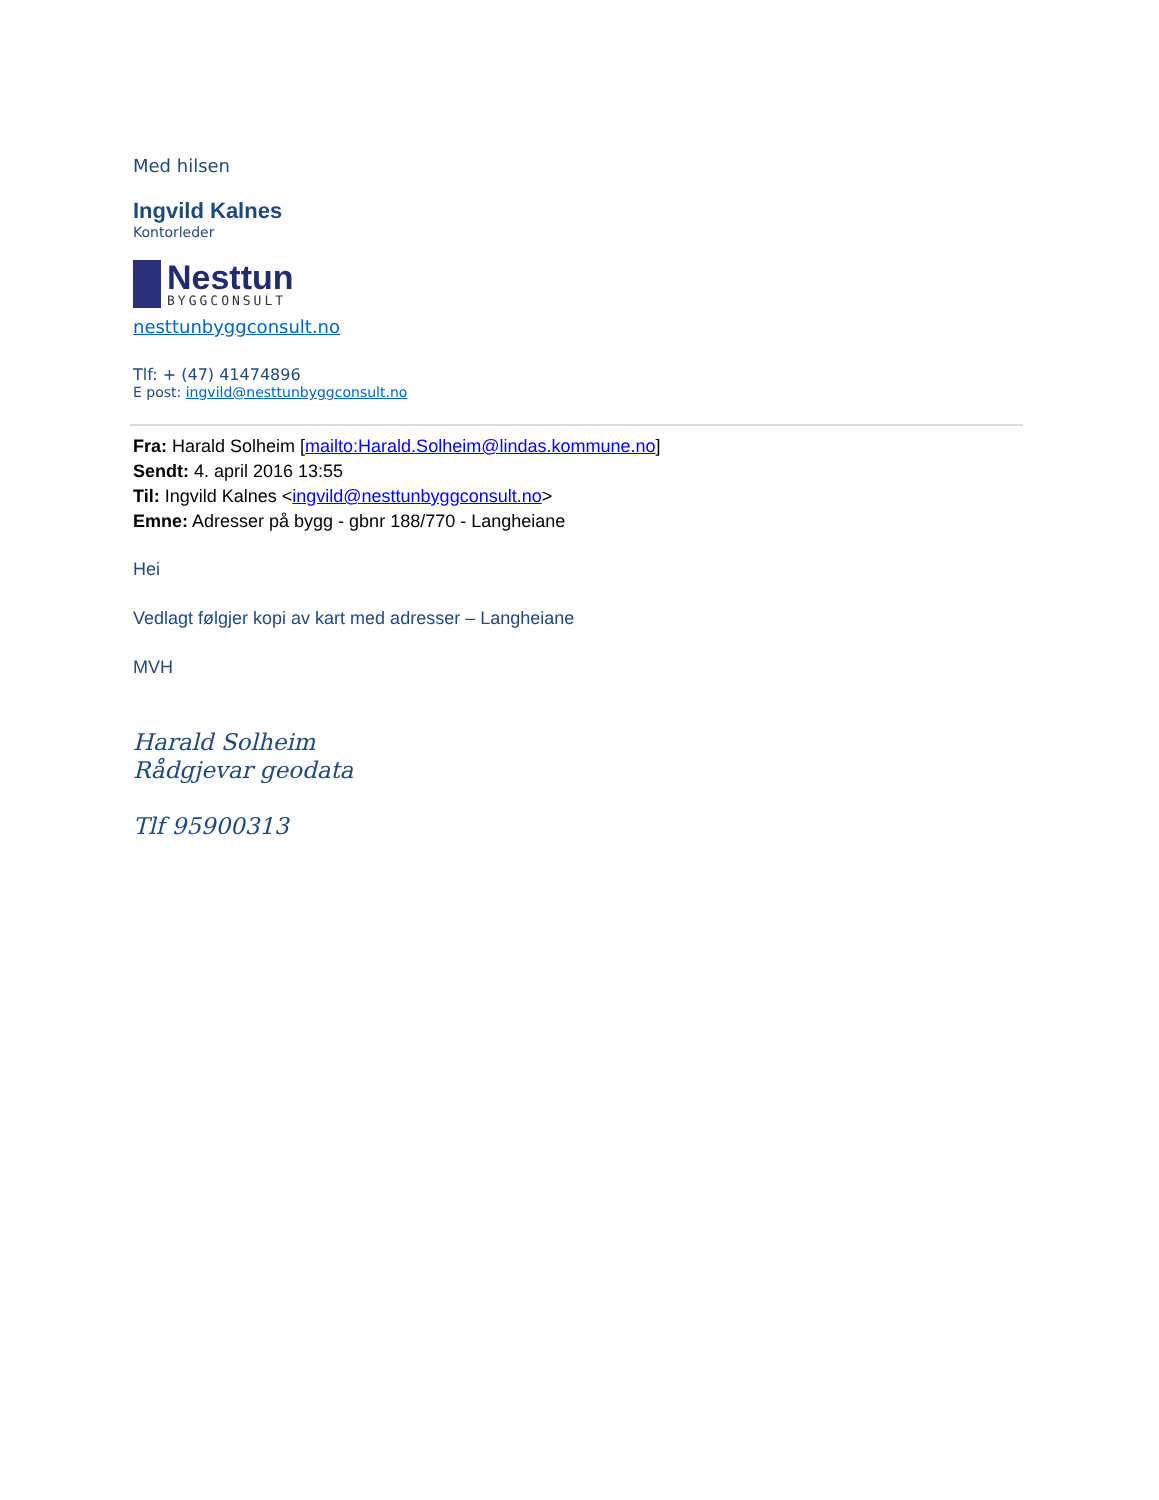Med hilsen
Ingvild Kalnes
Kontorleder
Nesttun
BYGGCONSULT
nesttunbyggconsult.no
Tlf: + (47) 41474896
E post: ingvild@nesttunbyggconsult.no
Fra: Harald Solheim [mailto:Harald.Solheim@lindas.kommune.no]
Sendt: 4. april 2016 13:55
Til: Ingvild Kalnes <ingvild@nesttunbyggconsult.no>
Emne: Adresser på bygg - gbnr 188/770 - Langheiane
Hei
Vedlagt følgjer kopi av kart med adresser – Langheiane
MVH
Harald Solheim
Rådgjevar geodata
Tlf 95900313